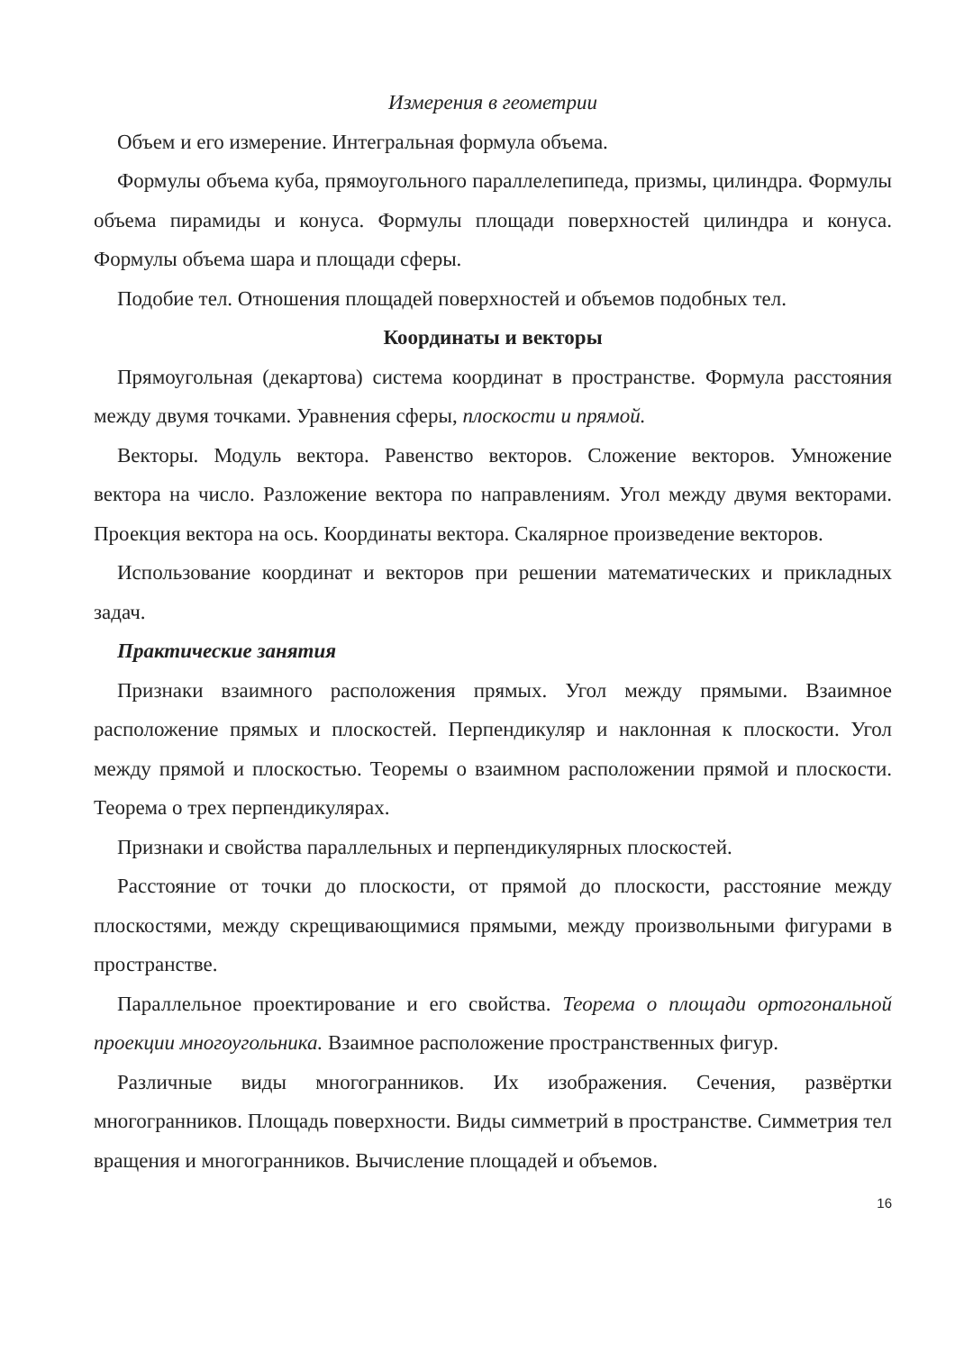Измерения в геометрии
Объем и его измерение. Интегральная формула объема.
Формулы объема куба, прямоугольного параллелепипеда, призмы, цилиндра. Формулы объема пирамиды и конуса. Формулы площади поверхностей цилиндра и конуса. Формулы объема шара и площади сферы.
Подобие тел. Отношения площадей поверхностей и объемов подобных тел.
Координаты и векторы
Прямоугольная (декартова) система координат в пространстве. Формула расстояния между двумя точками. Уравнения сферы, плоскости и прямой.
Векторы. Модуль вектора. Равенство векторов. Сложение векторов. Умножение вектора на число. Разложение вектора по направлениям. Угол между двумя векторами. Проекция вектора на ось. Координаты вектора. Скалярное произведение векторов.
Использование координат и векторов при решении математических и прикладных задач.
Практические занятия
Признаки взаимного расположения прямых. Угол между прямыми. Взаимное расположение прямых и плоскостей. Перпендикуляр и наклонная к плоскости. Угол между прямой и плоскостью. Теоремы о взаимном расположении прямой и плоскости. Теорема о трех перпендикулярах.
Признаки и свойства параллельных и перпендикулярных плоскостей.
Расстояние от точки до плоскости, от прямой до плоскости, расстояние между плоскостями, между скрещивающимися прямыми, между произвольными фигурами в пространстве.
Параллельное проектирование и его свойства. Теорема о площади ортогональной проекции многоугольника. Взаимное расположение пространственных фигур.
Различные виды многогранников. Их изображения. Сечения, развёртки многогранников. Площадь поверхности. Виды симметрий в пространстве. Симметрия тел вращения и многогранников. Вычисление площадей и объемов.
16